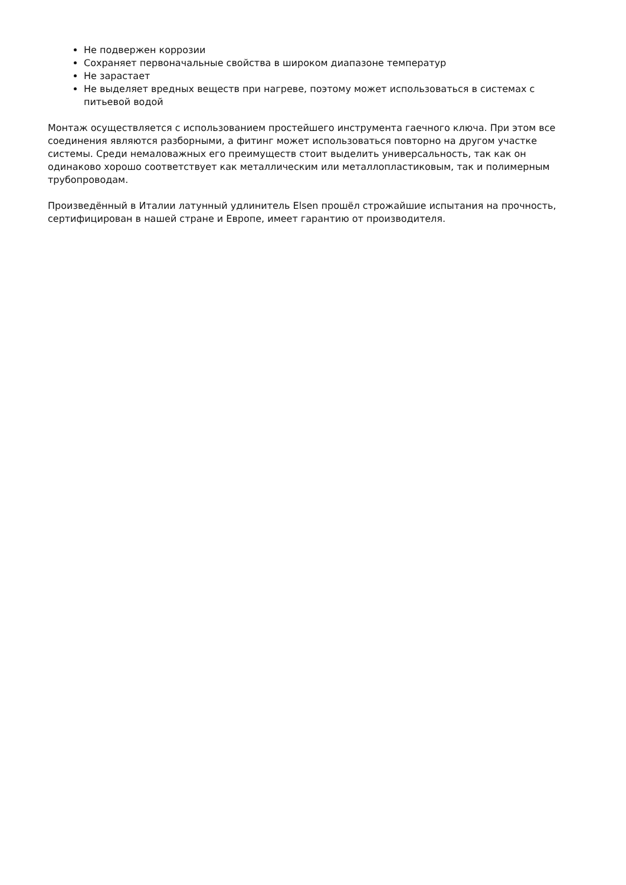Не подвержен коррозии
Сохраняет первоначальные свойства в широком диапазоне температур
Не зарастает
Не выделяет вредных веществ при нагреве, поэтому может использоваться в системах с питьевой водой
Монтаж осуществляется с использованием простейшего инструмента гаечного ключа. При этом все соединения являются разборными, а фитинг может использоваться повторно на другом участке системы. Среди немаловажных его преимуществ стоит выделить универсальность, так как он одинаково хорошо соответствует как металлическим или металлопластиковым, так и полимерным трубопроводам.
Произведённый в Италии латунный удлинитель Elsen прошёл строжайшие испытания на прочность, сертифицирован в нашей стране и Европе, имеет гарантию от производителя.